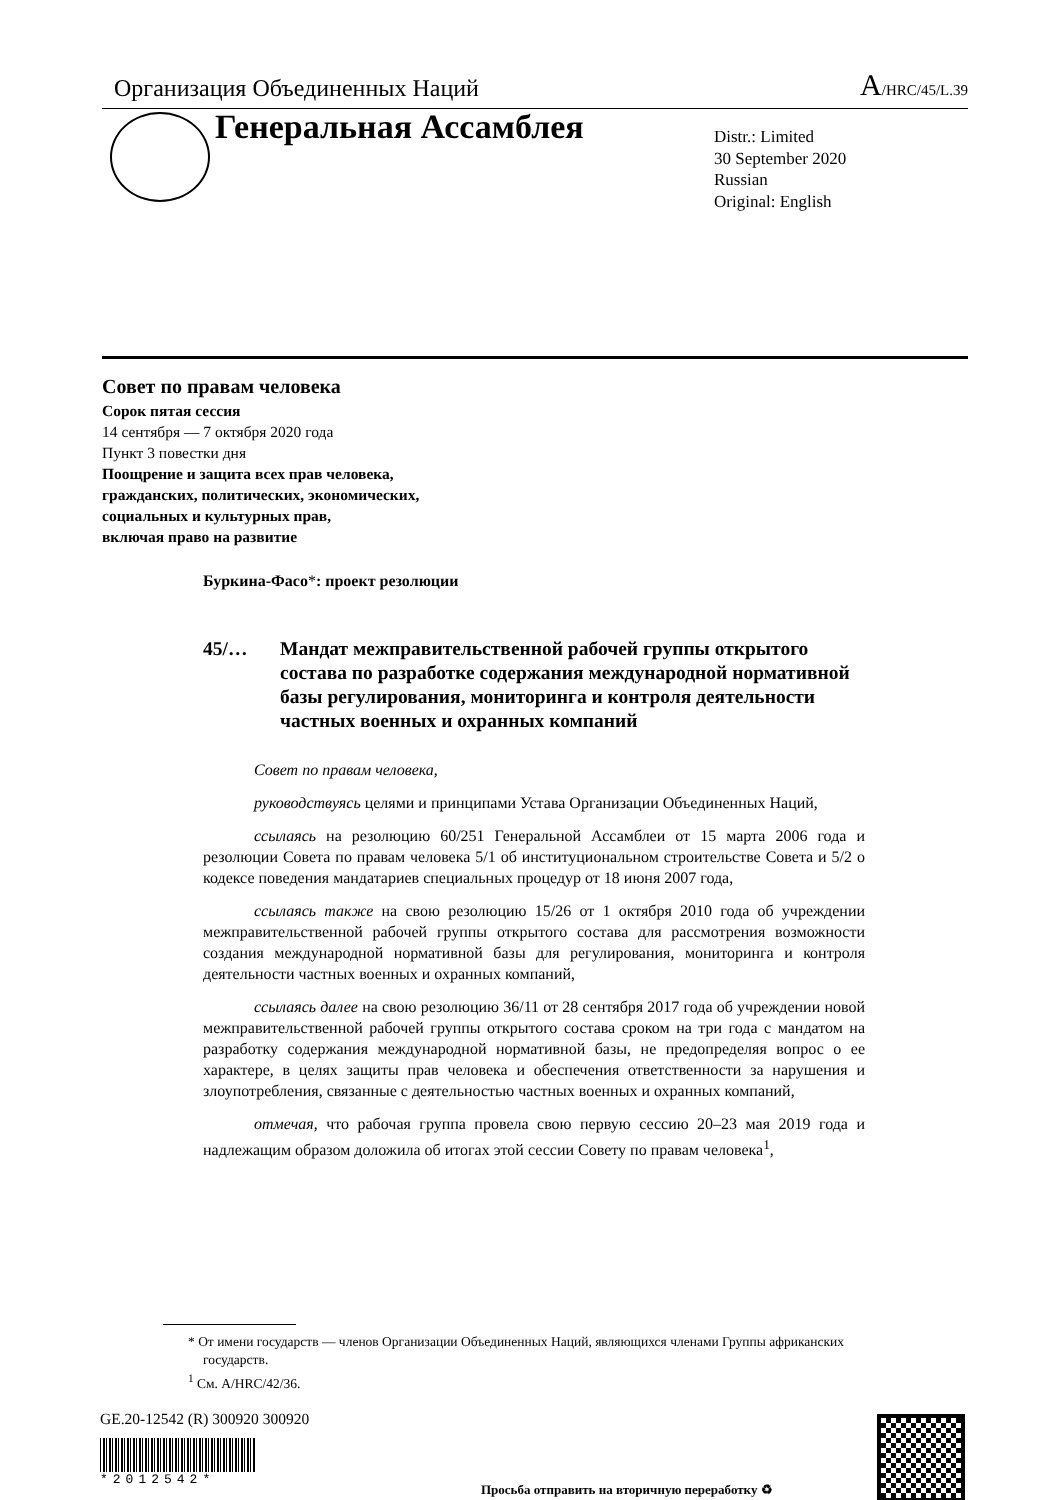Организация Объединенных Наций A/HRC/45/L.39
Генеральная Ассамблея
Distr.: Limited
30 September 2020
Russian
Original: English
Совет по правам человека
Сорок пятая сессия
14 сентября — 7 октября 2020 года
Пункт 3 повестки дня
Поощрение и защита всех прав человека,
гражданских, политических, экономических,
социальных и культурных прав,
включая право на развитие
Буркина-Фасо*: проект резолюции
45/… Мандат межправительственной рабочей группы открытого состава по разработке содержания международной нормативной базы регулирования, мониторинга и контроля деятельности частных военных и охранных компаний
Совет по правам человека,
руководствуясь целями и принципами Устава Организации Объединенных Наций,
ссылаясь на резолюцию 60/251 Генеральной Ассамблеи от 15 марта 2006 года и резолюции Совета по правам человека 5/1 об институциональном строительстве Совета и 5/2 о кодексе поведения мандатариев специальных процедур от 18 июня 2007 года,
ссылаясь также на свою резолюцию 15/26 от 1 октября 2010 года об учреждении межправительственной рабочей группы открытого состава для рассмотрения возможности создания международной нормативной базы для регулирования, мониторинга и контроля деятельности частных военных и охранных компаний,
ссылаясь далее на свою резолюцию 36/11 от 28 сентября 2017 года об учреждении новой межправительственной рабочей группы открытого состава сроком на три года с мандатом на разработку содержания международной нормативной базы, не предопределяя вопрос о ее характере, в целях защиты прав человека и обеспечения ответственности за нарушения и злоупотребления, связанные с деятельностью частных военных и охранных компаний,
отмечая, что рабочая группа провела свою первую сессию 20–23 мая 2019 года и надлежащим образом доложила об итогах этой сессии Совету по правам человека<sup>1</sup>,
* От имени государств — членов Организации Объединенных Наций, являющихся членами Группы африканских государств.
<sup>1</sup> См. A/HRC/42/36.
GE.20-12542 (R) 300920 300920
*2012542*
Просьба отправить на вторичную переработку ♻